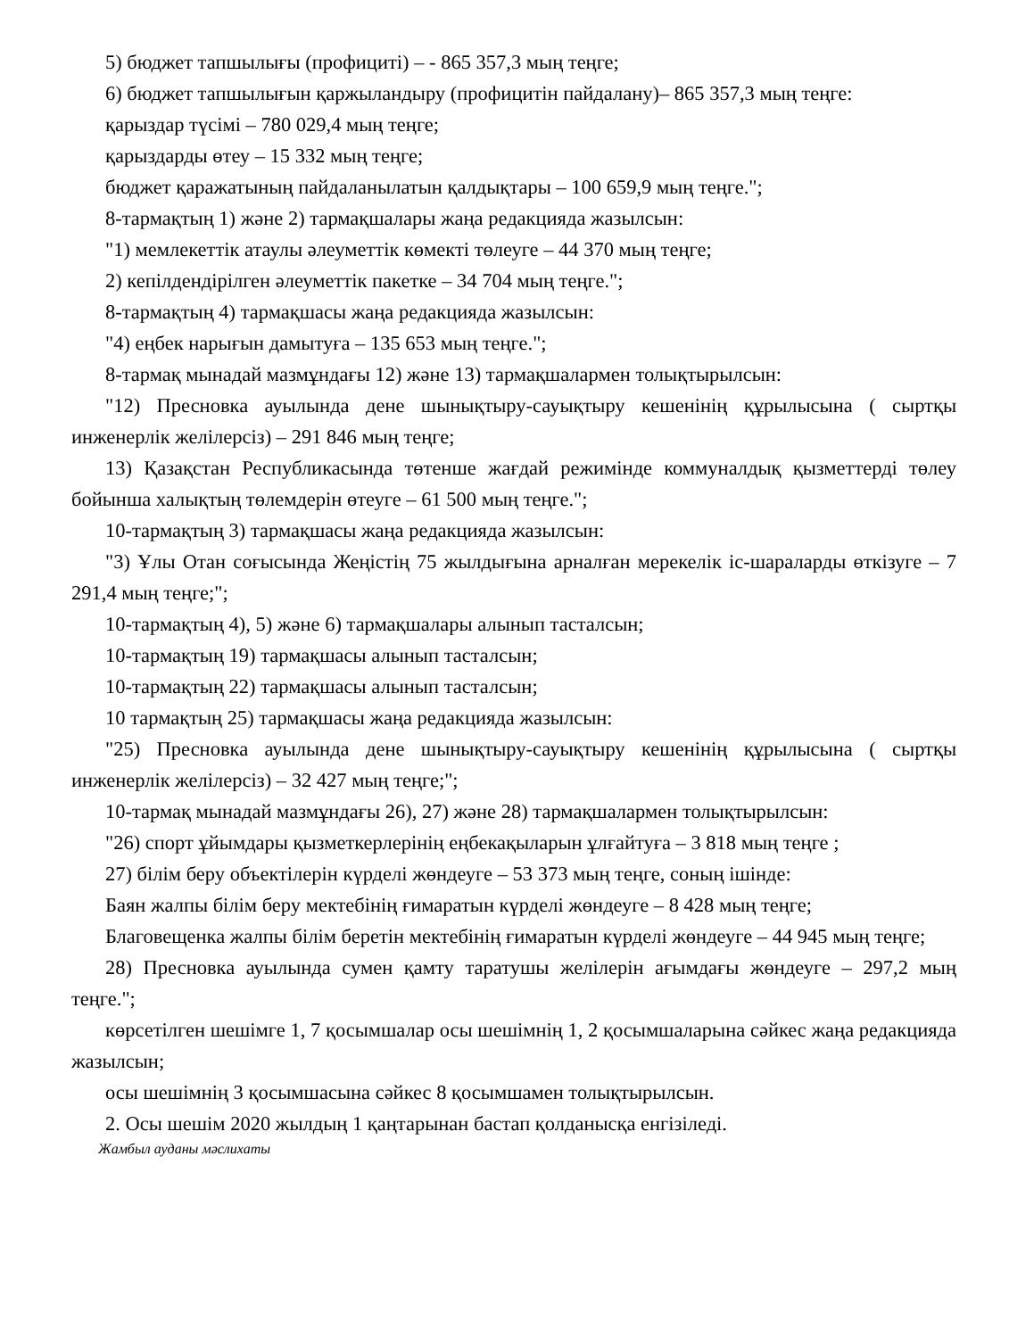5) бюджет тапшылығы (профициті) – - 865 357,3 мың теңге;
6) бюджет тапшылығын қаржыландыру (профицитін пайдалану)– 865 357,3 мың теңге:
қарыздар түсімі – 780 029,4 мың теңге;
қарыздарды өтеу – 15 332 мың теңге;
бюджет қаражатының пайдаланылатын қалдықтары – 100 659,9 мың теңге.";
8-тармақтың 1) және 2) тармақшалары жаңа редакцияда жазылсын:
"1) мемлекеттік атаулы әлеуметтік көмекті төлеуге – 44 370 мың теңге;
2) кепілдендірілген әлеуметтік пакетке – 34 704 мың теңге.";
8-тармақтың 4) тармақшасы жаңа редакцияда жазылсын:
"4) еңбек нарығын дамытуға – 135 653 мың теңге.";
8-тармақ мынадай мазмұндағы 12) және 13) тармақшалармен толықтырылсын:
"12) Пресновка ауылында дене шынықтыру-сауықтыру кешенінің құрылысына ( сыртқы инженерлік желілерсіз) – 291 846 мың теңге;
13) Қазақстан Республикасында төтенше жағдай режимінде коммуналдық қызметтерді төлеу бойынша халықтың төлемдерін өтеуге – 61 500 мың теңге.";
10-тармақтың 3) тармақшасы жаңа редакцияда жазылсын:
"3) Ұлы Отан соғысында Жеңістің 75 жылдығына арналған мерекелік іс-шараларды өткізуге – 7 291,4 мың теңге;";
10-тармақтың 4), 5) және 6) тармақшалары алынып тасталсын;
10-тармақтың 19) тармақшасы алынып тасталсын;
10-тармақтың 22) тармақшасы алынып тасталсын;
10 тармақтың 25) тармақшасы жаңа редакцияда жазылсын:
"25) Пресновка ауылында дене шынықтыру-сауықтыру кешенінің құрылысына ( сыртқы инженерлік желілерсіз) – 32 427 мың теңге;";
10-тармақ мынадай мазмұндағы 26), 27) және 28) тармақшалармен толықтырылсын:
"26) спорт ұйымдары қызметкерлерінің еңбекақыларын ұлғайтуға – 3 818 мың теңге ;
27) білім беру объектілерін күрделі жөндеуге – 53 373 мың теңге, соның ішінде:
Баян жалпы білім беру мектебінің ғимаратын күрделі жөндеуге – 8 428 мың теңге;
Благовещенка жалпы білім беретін мектебінің ғимаратын күрделі жөндеуге – 44 945 мың теңге;
28) Пресновка ауылында сумен қамту таратушы желілерін ағымдағы жөндеуге – 297,2 мың теңге.";
көрсетілген шешімге 1, 7 қосымшалар осы шешімнің 1, 2 қосымшаларына сәйкес жаңа редакцияда жазылсын;
осы шешімнің 3 қосымшасына сәйкес 8 қосымшамен толықтырылсын.
2. Осы шешім 2020 жылдың 1 қаңтарынан бастап қолданысқа енгізіледі.
Жамбыл ауданы мәслихаты